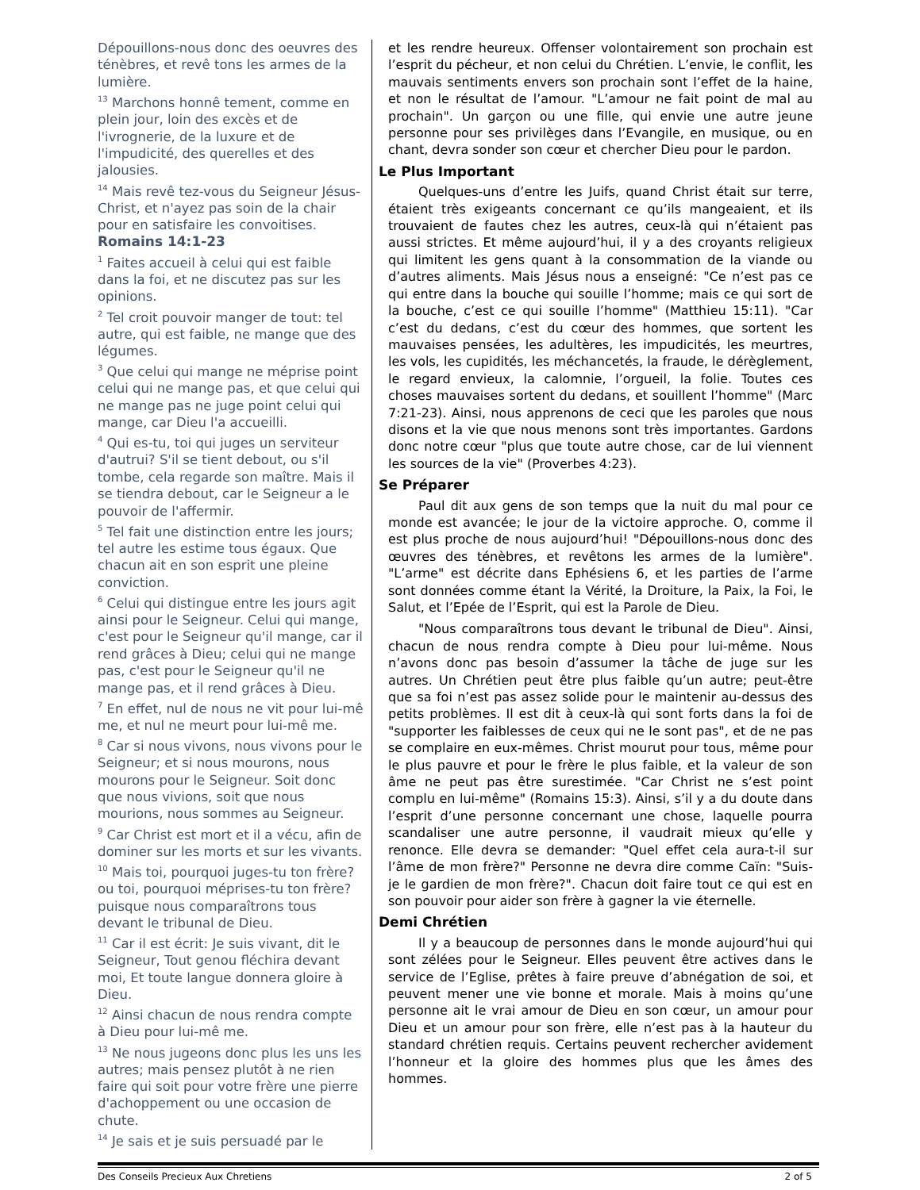Dépouillons-nous donc des oeuvres des ténèbres, et revê tons les armes de la lumière.
<sup>13</sup> Marchons honnê tement, comme en plein jour, loin des excès et de l'ivrognerie, de la luxure et de l'impudicité, des querelles et des jalousies.
<sup>14</sup> Mais revê tez-vous du Seigneur Jésus-Christ, et n'ayez pas soin de la chair pour en satisfaire les convoitises.
Romains 14:1-23
<sup>1</sup> Faites accueil à celui qui est faible dans la foi, et ne discutez pas sur les opinions.
<sup>2</sup> Tel croit pouvoir manger de tout: tel autre, qui est faible, ne mange que des légumes.
<sup>3</sup> Que celui qui mange ne méprise point celui qui ne mange pas, et que celui qui ne mange pas ne juge point celui qui mange, car Dieu l'a accueilli.
<sup>4</sup> Qui es-tu, toi qui juges un serviteur d'autrui? S'il se tient debout, ou s'il tombe, cela regarde son maître. Mais il se tiendra debout, car le Seigneur a le pouvoir de l'affermir.
<sup>5</sup> Tel fait une distinction entre les jours; tel autre les estime tous égaux. Que chacun ait en son esprit une pleine conviction.
<sup>6</sup> Celui qui distingue entre les jours agit ainsi pour le Seigneur. Celui qui mange, c'est pour le Seigneur qu'il mange, car il rend grâces à Dieu; celui qui ne mange pas, c'est pour le Seigneur qu'il ne mange pas, et il rend grâces à Dieu.
<sup>7</sup> En effet, nul de nous ne vit pour lui-mê me, et nul ne meurt pour lui-mê me.
<sup>8</sup> Car si nous vivons, nous vivons pour le Seigneur; et si nous mourons, nous mourons pour le Seigneur. Soit donc que nous vivions, soit que nous mourions, nous sommes au Seigneur.
<sup>9</sup> Car Christ est mort et il a vécu, afin de dominer sur les morts et sur les vivants.
<sup>10</sup> Mais toi, pourquoi juges-tu ton frère? ou toi, pourquoi méprises-tu ton frère? puisque nous comparaîtrons tous devant le tribunal de Dieu.
<sup>11</sup> Car il est écrit: Je suis vivant, dit le Seigneur, Tout genou fléchira devant moi, Et toute langue donnera gloire à Dieu.
<sup>12</sup> Ainsi chacun de nous rendra compte à Dieu pour lui-mê me.
<sup>13</sup> Ne nous jugeons donc plus les uns les autres; mais pensez plutôt à ne rien faire qui soit pour votre frère une pierre d'achoppement ou une occasion de chute.
<sup>14</sup> Je sais et je suis persuadé par le
et les rendre heureux. Offenser volontairement son prochain est l’esprit du pécheur, et non celui du Chrétien. L’envie, le conflit, les mauvais sentiments envers son prochain sont l’effet de la haine, et non le résultat de l’amour. "L’amour ne fait point de mal au prochain". Un garçon ou une fille, qui envie une autre jeune personne pour ses privilèges dans l’Evangile, en musique, ou en chant, devra sonder son cœur et chercher Dieu pour le pardon.
Le Plus Important
Quelques-uns d’entre les Juifs, quand Christ était sur terre, étaient très exigeants concernant ce qu’ils mangeaient, et ils trouvaient de fautes chez les autres, ceux-là qui n’étaient pas aussi strictes. Et même aujourd’hui, il y a des croyants religieux qui limitent les gens quant à la consommation de la viande ou d’autres aliments. Mais Jésus nous a enseigné: "Ce n’est pas ce qui entre dans la bouche qui souille l’homme; mais ce qui sort de la bouche, c’est ce qui souille l’homme" (Matthieu 15:11). "Car c’est du dedans, c’est du cœur des hommes, que sortent les mauvaises pensées, les adultères, les impudicités, les meurtres, les vols, les cupidités, les méchancetés, la fraude, le dérèglement, le regard envieux, la calomnie, l’orgueil, la folie. Toutes ces choses mauvaises sortent du dedans, et souillent l’homme" (Marc 7:21-23). Ainsi, nous apprenons de ceci que les paroles que nous disons et la vie que nous menons sont très importantes. Gardons donc notre cœur "plus que toute autre chose, car de lui viennent les sources de la vie" (Proverbes 4:23).
Se Préparer
Paul dit aux gens de son temps que la nuit du mal pour ce monde est avancée; le jour de la victoire approche. O, comme il est plus proche de nous aujourd’hui! "Dépouillons-nous donc des œuvres des ténèbres, et revêtons les armes de la lumière". "L’arme" est décrite dans Ephésiens 6, et les parties de l’arme sont données comme étant la Vérité, la Droiture, la Paix, la Foi, le Salut, et l’Epée de l’Esprit, qui est la Parole de Dieu.
"Nous comparaîtrons tous devant le tribunal de Dieu". Ainsi, chacun de nous rendra compte à Dieu pour lui-même. Nous n’avons donc pas besoin d’assumer la tâche de juge sur les autres. Un Chrétien peut être plus faible qu’un autre; peut-être que sa foi n’est pas assez solide pour le maintenir au-dessus des petits problèmes. Il est dit à ceux-là qui sont forts dans la foi de "supporter les faiblesses de ceux qui ne le sont pas", et de ne pas se complaire en eux-mêmes. Christ mourut pour tous, même pour le plus pauvre et pour le frère le plus faible, et la valeur de son âme ne peut pas être surestimée. "Car Christ ne s’est point complu en lui-même" (Romains 15:3). Ainsi, s’il y a du doute dans l’esprit d’une personne concernant une chose, laquelle pourra scandaliser une autre personne, il vaudrait mieux qu’elle y renonce. Elle devra se demander: "Quel effet cela aura-t-il sur l’âme de mon frère?" Personne ne devra dire comme Caïn: "Suis-je le gardien de mon frère?". Chacun doit faire tout ce qui est en son pouvoir pour aider son frère à gagner la vie éternelle.
Demi Chrétien
Il y a beaucoup de personnes dans le monde aujourd’hui qui sont zélées pour le Seigneur. Elles peuvent être actives dans le service de l’Eglise, prêtes à faire preuve d’abnégation de soi, et peuvent mener une vie bonne et morale. Mais à moins qu’une personne ait le vrai amour de Dieu en son cœur, un amour pour Dieu et un amour pour son frère, elle n’est pas à la hauteur du standard chrétien requis. Certains peuvent rechercher avidement l’honneur et la gloire des hommes plus que les âmes des hommes.
Des Conseils Precieux Aux Chretiens 2 of 5